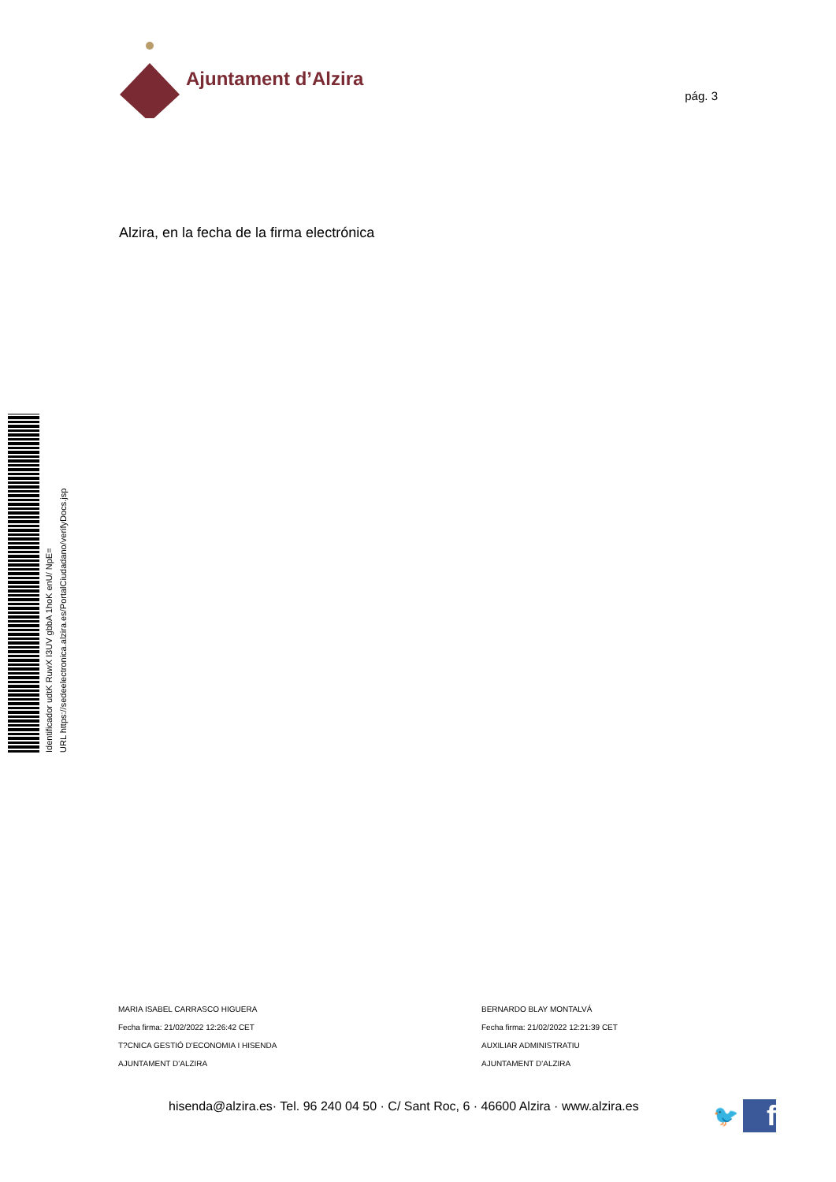Ajuntament d’Alzira
pág. 3
Alzira, en la fecha de la firma electrónica
Identificador udtK RuwX I3UV gbbA 1hoK enU/ NpE=
URL https://sedeelectronica.alzira.es/PortalCiudadano/verifyDocs.jsp
MARIA ISABEL CARRASCO HIGUERA
Fecha firma: 21/02/2022 12:26:42 CET
T?CNICA GESTIÓ D'ECONOMIA I HISENDA
AJUNTAMENT D'ALZIRA
BERNARDO BLAY MONTALVÁ
Fecha firma: 21/02/2022 12:21:39 CET
AUXILIAR ADMINISTRATIU
AJUNTAMENT D'ALZIRA
hisenda@alzira.es· Tel. 96 240 04 50 · C/ Sant Roc, 6 · 46600 Alzira · www.alzira.es
🐦
f